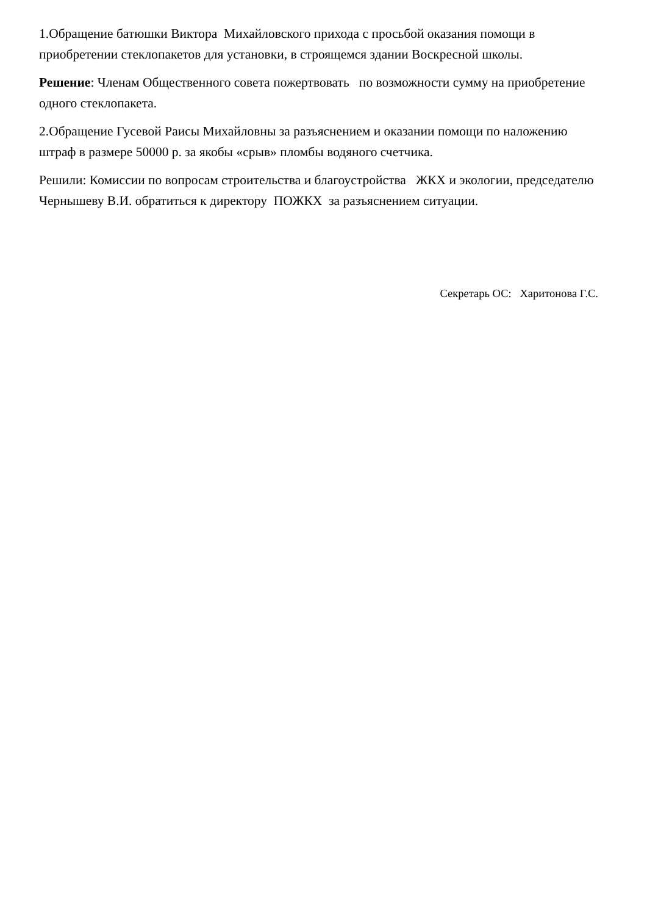1.Обращение батюшки Виктора Михайловского прихода с просьбой оказания помощи в приобретении стеклопакетов для установки, в строящемся здании Воскресной школы.
Решение: Членам Общественного совета пожертвовать по возможности сумму на приобретение одного стеклопакета.
2.Обращение Гусевой Раисы Михайловны за разъяснением и оказании помощи по наложению штраф в размере 50000 р. за якобы «срыв» пломбы водяного счетчика.
Решили: Комиссии по вопросам строительства и благоустройства ЖКХ и экологии, председателю Чернышеву В.И. обратиться к директору ПОЖКХ за разъяснением ситуации.
Секретарь ОС: Харитонова Г.С.